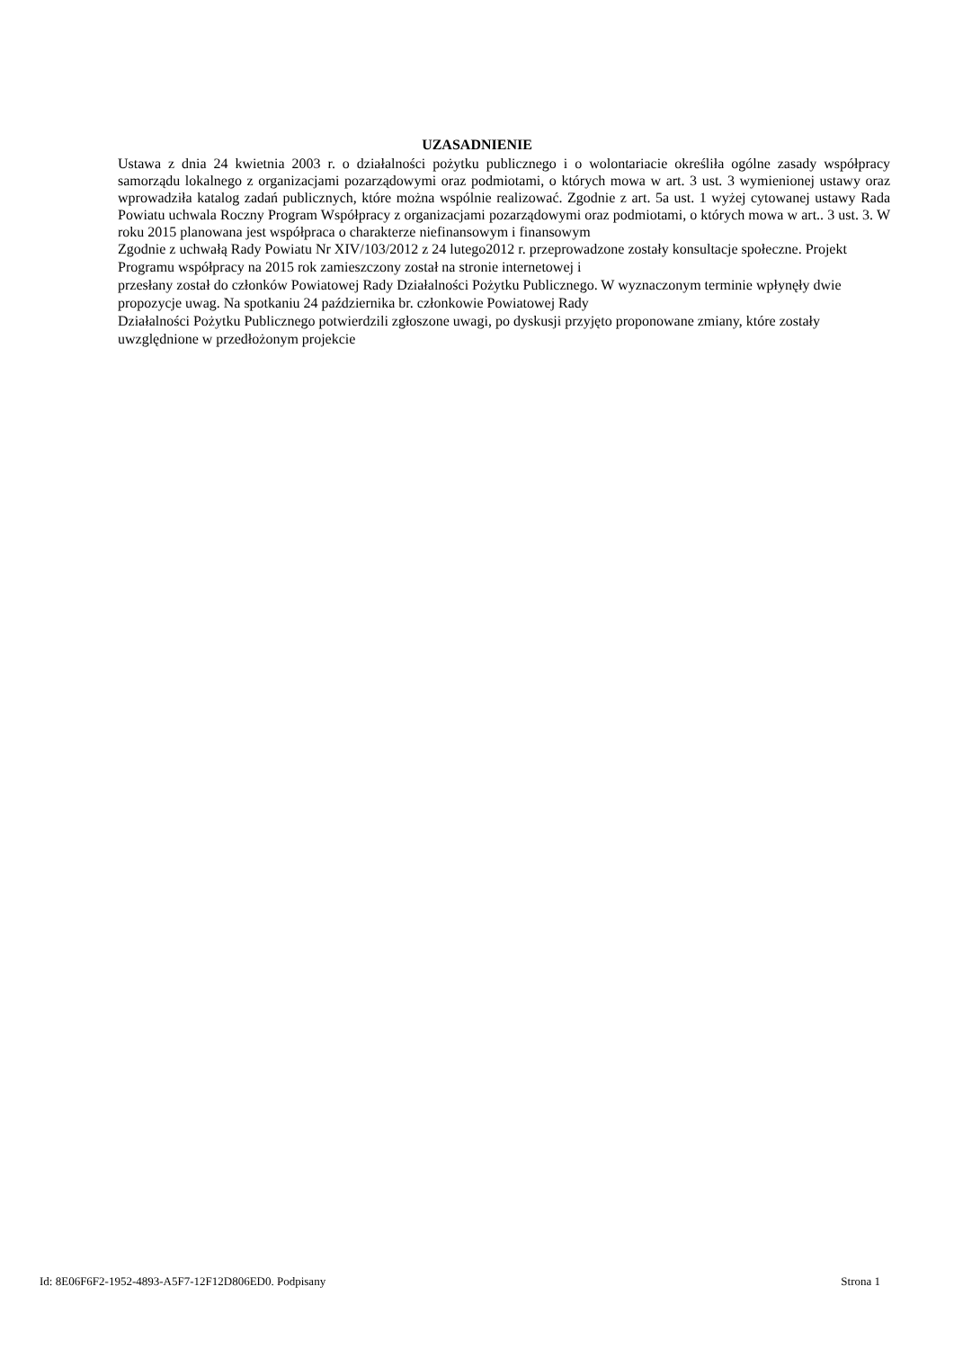UZASADNIENIE
Ustawa z dnia 24 kwietnia 2003 r. o działalności pożytku publicznego i o wolontariacie określiła ogólne zasady współpracy samorządu lokalnego z organizacjami pozarządowymi oraz podmiotami, o których mowa w art. 3 ust. 3 wymienionej ustawy oraz wprowadziła katalog zadań publicznych, które można wspólnie realizować. Zgodnie z art. 5a ust. 1 wyżej cytowanej ustawy Rada Powiatu uchwala Roczny Program Współpracy z organizacjami pozarządowymi oraz podmiotami, o których mowa w art.. 3 ust. 3. W roku 2015 planowana jest współpraca o charakterze niefinansowym i finansowym
Zgodnie z uchwałą Rady Powiatu Nr XIV/103/2012 z 24 lutego2012 r. przeprowadzone zostały konsultacje społeczne. Projekt Programu współpracy na 2015 rok zamieszczony został na stronie internetowej i
przesłany został do członków Powiatowej Rady Działalności Pożytku Publicznego. W wyznaczonym terminie wpłynęły dwie propozycje uwag. Na spotkaniu 24 października br. członkowie Powiatowej Rady
Działalności Pożytku Publicznego potwierdzili zgłoszone uwagi, po dyskusji przyjęto proponowane zmiany, które zostały uwzględnione w przedłożonym projekcie
Id: 8E06F6F2-1952-4893-A5F7-12F12D806ED0. Podpisany Strona 1